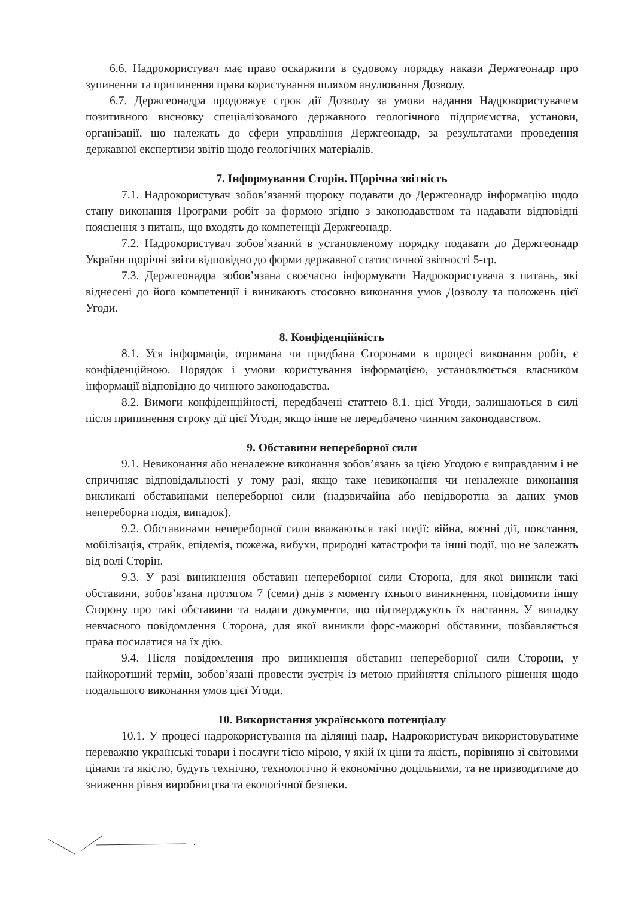6.6. Надрокористувач має право оскаржити в судовому порядку накази Держгеонадр про зупинення та припинення права користування шляхом анулювання Дозволу.
6.7. Держгеонадра продовжує строк дії Дозволу за умови надання Надрокористувачем позитивного висновку спеціалізованого державного геологічного підприємства, установи, організації, що належать до сфери управління Держгеонадр, за результатами проведення державної експертизи звітів щодо геологічних матеріалів.
7. Інформування Сторін. Щорічна звітність
7.1. Надрокористувач зобов’язаний щороку подавати до Держгеонадр інформацію щодо стану виконання Програми робіт за формою згідно з законодавством та надавати відповідні пояснення з питань, що входять до компетенції Держгеонадр.
7.2. Надрокористувач зобов’язаний в установленому порядку подавати до Держгеонадр України щорічні звіти відповідно до форми державної статистичної звітності 5-гр.
7.3. Держгеонадра зобов’язана своєчасно інформувати Надрокористувача з питань, які віднесені до його компетенції і виникають стосовно виконання умов Дозволу та положень цієї Угоди.
8. Конфіденційність
8.1. Уся інформація, отримана чи придбана Сторонами в процесі виконання робіт, є конфіденційною. Порядок і умови користування інформацією, установлюється власником інформації відповідно до чинного законодавства.
8.2. Вимоги конфіденційності, передбачені статтею 8.1. цієї Угоди, залишаються в силі після припинення строку дії цієї Угоди, якщо інше не передбачено чинним законодавством.
9. Обставини непереборної сили
9.1. Невиконання або неналежне виконання зобов’язань за цією Угодою є виправданим і не спричиняє відповідальності у тому разі, якщо таке невиконання чи неналежне виконання викликані обставинами непереборної сили (надзвичайна або невідворотна за даних умов непереборна подія, випадок).
9.2. Обставинами непереборної сили вважаються такі події: війна, воєнні дії, повстання, мобілізація, страйк, епідемія, пожежа, вибухи, природні катастрофи та інші події, що не залежать від волі Сторін.
9.3. У разі виникнення обставин непереборної сили Сторона, для якої виникли такі обставини, зобов’язана протягом 7 (семи) днів з моменту їхнього виникнення, повідомити іншу Сторону про такі обставини та надати документи, що підтверджують їх настання. У випадку невчасного повідомлення Сторона, для якої виникли форс-мажорні обставини, позбавляється права посилатися на їх дію.
9.4. Після повідомлення про виникнення обставин непереборної сили Сторони, у найкоротший термін, зобов’язані провести зустріч із метою прийняття спільного рішення щодо подальшого виконання умов цієї Угоди.
10. Використання українського потенціалу
10.1. У процесі надрокористування на ділянці надр, Надрокористувач використовуватиме переважно українські товари і послуги тією мірою, у якій їх ціни та якість, порівняно зі світовими цінами та якістю, будуть технічно, технологічно й економічно доцільними, та не призводитиме до зниження рівня виробництва та екологічної безпеки.